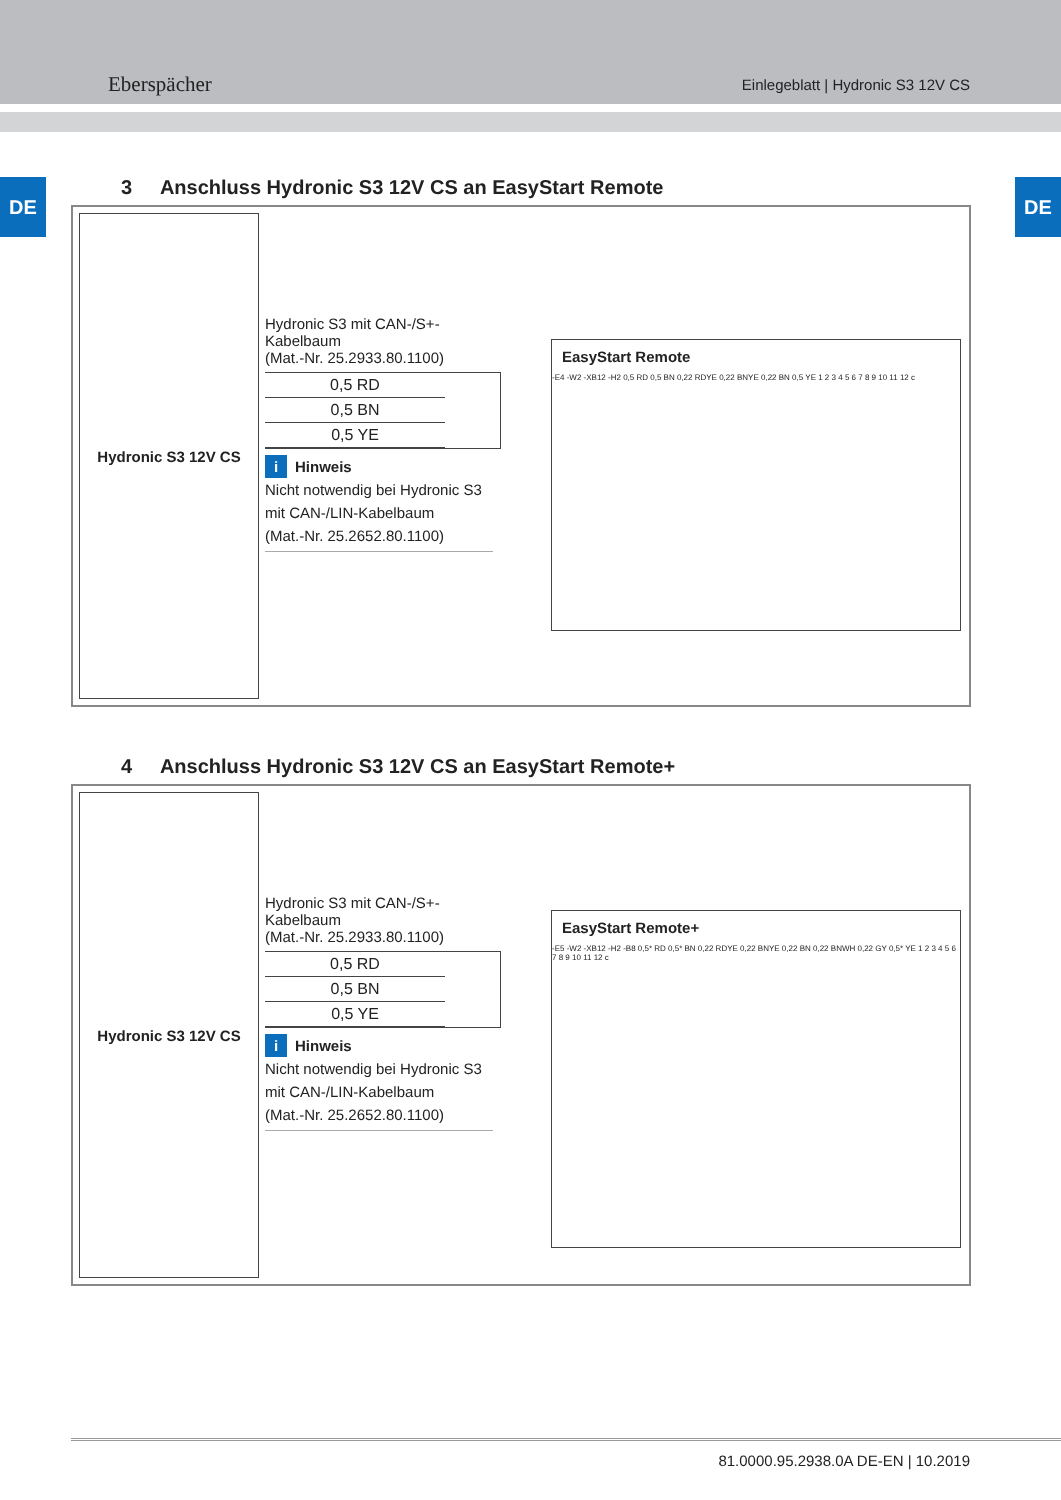Eberspächer
Einlegeblatt | Hydronic S3 12V CS
DE DE
3 Anschluss Hydronic S3 12V CS an EasyStart Remote
Hydronic S3 12V CS
Hydronic S3 mit CAN-/S+-Kabelbaum
(Mat.-Nr. 25.2933.80.1100)
0,5 RD
0,5 BN
0,5 YE
i Hinweis
Nicht notwendig bei Hydronic S3 mit CAN-/LIN-Kabelbaum
(Mat.-Nr. 25.2652.80.1100)
EasyStart Remote
-E4 -W2 -XB12 -H2 0,5 RD 0,5 BN 0,22 RDYE 0,22 BNYE 0,22 BN 0,5 YE 1 2 3 4 5 6 7 8 9 10 11 12 c
4 Anschluss Hydronic S3 12V CS an EasyStart Remote+
Hydronic S3 12V CS
Hydronic S3 mit CAN-/S+-Kabelbaum
(Mat.-Nr. 25.2933.80.1100)
0,5 RD
0,5 BN
0,5 YE
i Hinweis
Nicht notwendig bei Hydronic S3 mit CAN-/LIN-Kabelbaum
(Mat.-Nr. 25.2652.80.1100)
EasyStart Remote+
-E5 -W2 -XB12 -H2 -B8 0,5* RD 0,5* BN 0,22 RDYE 0,22 BNYE 0,22 BN 0,22 BNWH 0,22 GY 0,5* YE 1 2 3 4 5 6 7 8 9 10 11 12 c
81.0000.95.2938.0A DE-EN | 10.2019